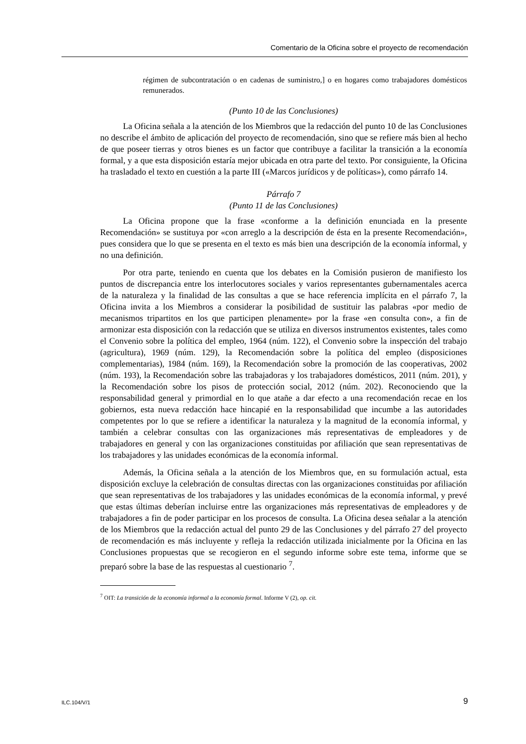Comentario de la Oficina sobre el proyecto de recomendación
régimen de subcontratación o en cadenas de suministro,] o en hogares como trabajadores domésticos remunerados.
(Punto 10 de las Conclusiones)
La Oficina señala a la atención de los Miembros que la redacción del punto 10 de las Conclusiones no describe el ámbito de aplicación del proyecto de recomendación, sino que se refiere más bien al hecho de que poseer tierras y otros bienes es un factor que contribuye a facilitar la transición a la economía formal, y a que esta disposición estaría mejor ubicada en otra parte del texto. Por consiguiente, la Oficina ha trasladado el texto en cuestión a la parte III («Marcos jurídicos y de políticas»), como párrafo 14.
Párrafo 7
(Punto 11 de las Conclusiones)
La Oficina propone que la frase «conforme a la definición enunciada en la presente Recomendación» se sustituya por «con arreglo a la descripción de ésta en la presente Recomendación», pues considera que lo que se presenta en el texto es más bien una descripción de la economía informal, y no una definición.
Por otra parte, teniendo en cuenta que los debates en la Comisión pusieron de manifiesto los puntos de discrepancia entre los interlocutores sociales y varios representantes gubernamentales acerca de la naturaleza y la finalidad de las consultas a que se hace referencia implícita en el párrafo 7, la Oficina invita a los Miembros a considerar la posibilidad de sustituir las palabras «por medio de mecanismos tripartitos en los que participen plenamente» por la frase «en consulta con», a fin de armonizar esta disposición con la redacción que se utiliza en diversos instrumentos existentes, tales como el Convenio sobre la política del empleo, 1964 (núm. 122), el Convenio sobre la inspección del trabajo (agricultura), 1969 (núm. 129), la Recomendación sobre la política del empleo (disposiciones complementarias), 1984 (núm. 169), la Recomendación sobre la promoción de las cooperativas, 2002 (núm. 193), la Recomendación sobre las trabajadoras y los trabajadores domésticos, 2011 (núm. 201), y la Recomendación sobre los pisos de protección social, 2012 (núm. 202). Reconociendo que la responsabilidad general y primordial en lo que atañe a dar efecto a una recomendación recae en los gobiernos, esta nueva redacción hace hincapié en la responsabilidad que incumbe a las autoridades competentes por lo que se refiere a identificar la naturaleza y la magnitud de la economía informal, y también a celebrar consultas con las organizaciones más representativas de empleadores y de trabajadores en general y con las organizaciones constituidas por afiliación que sean representativas de los trabajadores y las unidades económicas de la economía informal.
Además, la Oficina señala a la atención de los Miembros que, en su formulación actual, esta disposición excluye la celebración de consultas directas con las organizaciones constituidas por afiliación que sean representativas de los trabajadores y las unidades económicas de la economía informal, y prevé que estas últimas deberían incluirse entre las organizaciones más representativas de empleadores y de trabajadores a fin de poder participar en los procesos de consulta. La Oficina desea señalar a la atención de los Miembros que la redacción actual del punto 29 de las Conclusiones y del párrafo 27 del proyecto de recomendación es más incluyente y refleja la redacción utilizada inicialmente por la Oficina en las Conclusiones propuestas que se recogieron en el segundo informe sobre este tema, informe que se preparó sobre la base de las respuestas al cuestionario <sup>7</sup>.
<sup>7</sup> OIT: La transición de la economía informal a la economía formal. Informe V (2), op. cit.
ILC.104/V/1 9